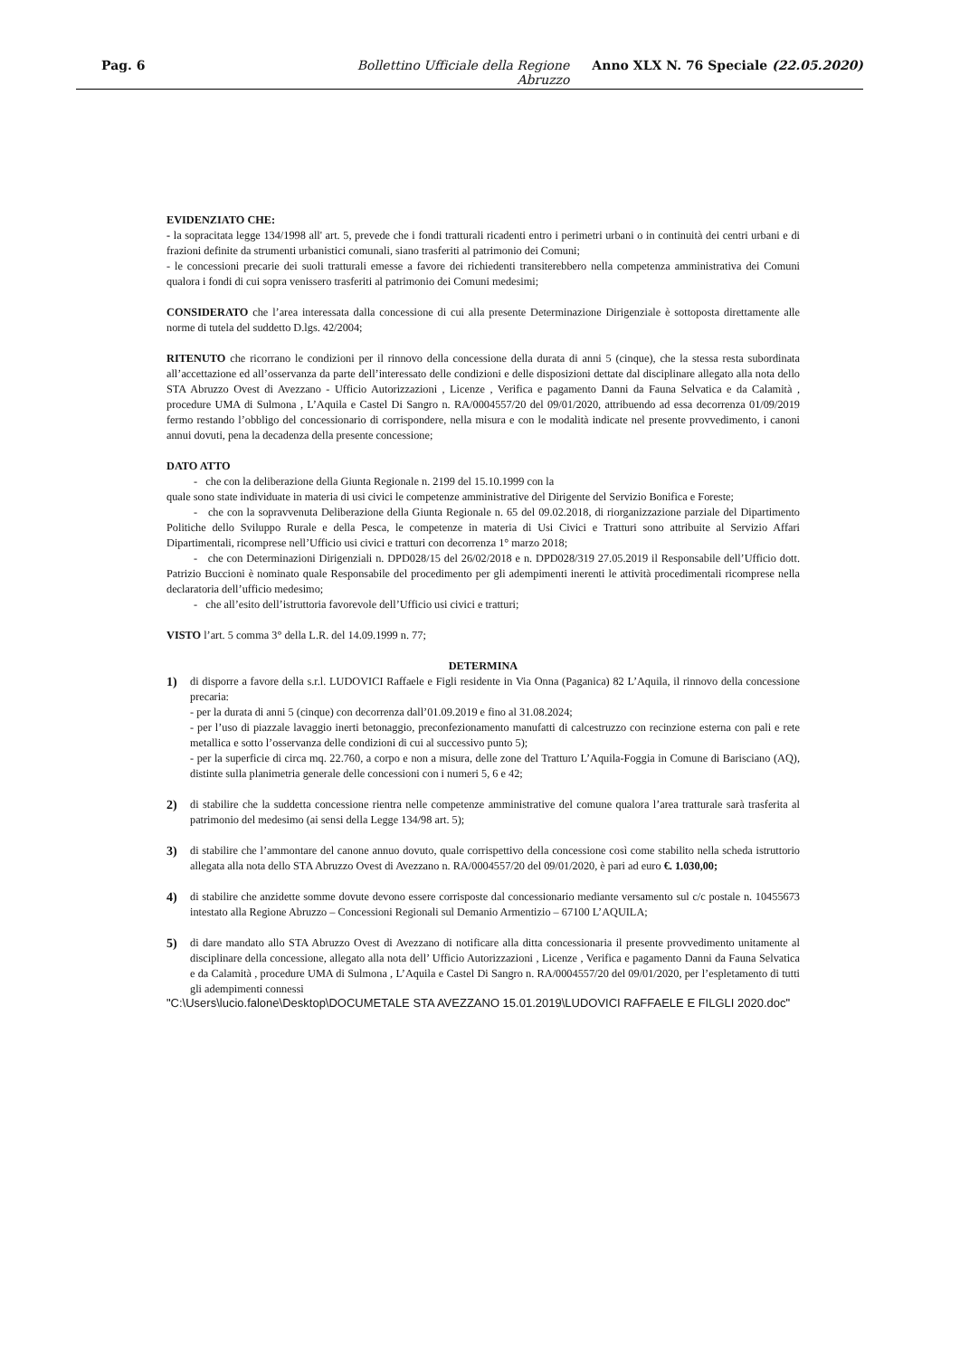Pag. 6 Bollettino Ufficiale della Regione Abruzzo Anno XLX N. 76 Speciale (22.05.2020)
EVIDENZIATO CHE:
- la sopracitata legge 134/1998 all' art. 5, prevede che i fondi tratturali ricadenti entro i perimetri urbani o in continuità dei centri urbani e di frazioni definite da strumenti urbanistici comunali, siano trasferiti al patrimonio dei Comuni;
- le concessioni precarie dei suoli tratturali emesse a favore dei richiedenti transiterebbero nella competenza amministrativa dei Comuni qualora i fondi di cui sopra venissero trasferiti al patrimonio dei Comuni medesimi;
CONSIDERATO che l’area interessata dalla concessione di cui alla presente Determinazione Dirigenziale è sottoposta direttamente alle norme di tutela del suddetto D.lgs. 42/2004;
RITENUTO che ricorrano le condizioni per il rinnovo della concessione della durata di anni 5 (cinque), che la stessa resta subordinata all’accettazione ed all’osservanza da parte dell’interessato delle condizioni e delle disposizioni dettate dal disciplinare allegato alla nota dello STA Abruzzo Ovest di Avezzano - Ufficio Autorizzazioni , Licenze , Verifica e pagamento Danni da Fauna Selvatica e da Calamità , procedure UMA di Sulmona , L’Aquila e Castel Di Sangro n. RA/0004557/20 del 09/01/2020, attribuendo ad essa decorrenza 01/09/2019 fermo restando l’obbligo del concessionario di corrispondere, nella misura e con le modalità indicate nel presente provvedimento, i canoni annui dovuti, pena la decadenza della presente concessione;
DATO ATTO
- che con la deliberazione della Giunta Regionale n. 2199 del 15.10.1999 con la
quale sono state individuate in materia di usi civici le competenze amministrative del Dirigente del Servizio Bonifica e Foreste;
- che con la sopravvenuta Deliberazione della Giunta Regionale n. 65 del 09.02.2018, di riorganizzazione parziale del Dipartimento Politiche dello Sviluppo Rurale e della Pesca, le competenze in materia di Usi Civici e Tratturi sono attribuite al Servizio Affari Dipartimentali, ricomprese nell’Ufficio usi civici e tratturi con decorrenza 1° marzo 2018;
- che con Determinazioni Dirigenziali n. DPD028/15 del 26/02/2018 e n. DPD028/319 27.05.2019 il Responsabile dell’Ufficio dott. Patrizio Buccioni è nominato quale Responsabile del procedimento per gli adempimenti inerenti le attività procedimentali ricomprese nella declaratoria dell’ufficio medesimo;
- che all’esito dell’istruttoria favorevole dell’Ufficio usi civici e tratturi;
VISTO l’art. 5 comma 3° della L.R. del 14.09.1999 n. 77;
DETERMINA
1) di disporre a favore della s.r.l. LUDOVICI Raffaele e Figli residente in Via Onna (Paganica) 82 L’Aquila, il rinnovo della concessione precaria:
- per la durata di anni 5 (cinque) con decorrenza dall’01.09.2019 e fino al 31.08.2024;
- per l’uso di piazzale lavaggio inerti betonaggio, preconfezionamento manufatti di calcestruzzo con recinzione esterna con pali e rete metallica e sotto l’osservanza delle condizioni di cui al successivo punto 5);
- per la superficie di circa mq. 22.760, a corpo e non a misura, delle zone del Tratturo L’Aquila-Foggia in Comune di Barisciano (AQ), distinte sulla planimetria generale delle concessioni con i numeri 5, 6 e 42;
2) di stabilire che la suddetta concessione rientra nelle competenze amministrative del comune qualora l’area tratturale sarà trasferita al patrimonio del medesimo (ai sensi della Legge 134/98 art. 5);
3) di stabilire che l’ammontare del canone annuo dovuto, quale corrispettivo della concessione così come stabilito nella scheda istruttorio allegata alla nota dello STA Abruzzo Ovest di Avezzano n. RA/0004557/20 del 09/01/2020, è pari ad euro €. 1.030,00;
4) di stabilire che anzidette somme dovute devono essere corrisposte dal concessionario mediante versamento sul c/c postale n. 10455673 intestato alla Regione Abruzzo – Concessioni Regionali sul Demanio Armentizio – 67100 L’AQUILA;
5) di dare mandato allo STA Abruzzo Ovest di Avezzano di notificare alla ditta concessionaria il presente provvedimento unitamente al disciplinare della concessione, allegato alla nota dell’ Ufficio Autorizzazioni , Licenze , Verifica e pagamento Danni da Fauna Selvatica e da Calamità , procedure UMA di Sulmona , L’Aquila e Castel Di Sangro n. RA/0004557/20 del 09/01/2020, per l’espletamento di tutti gli adempimenti connessi
"C:\Users\lucio.falone\Desktop\DOCUMETALE STA AVEZZANO 15.01.2019\LUDOVICI RAFFAELE E FILGLI 2020.doc"